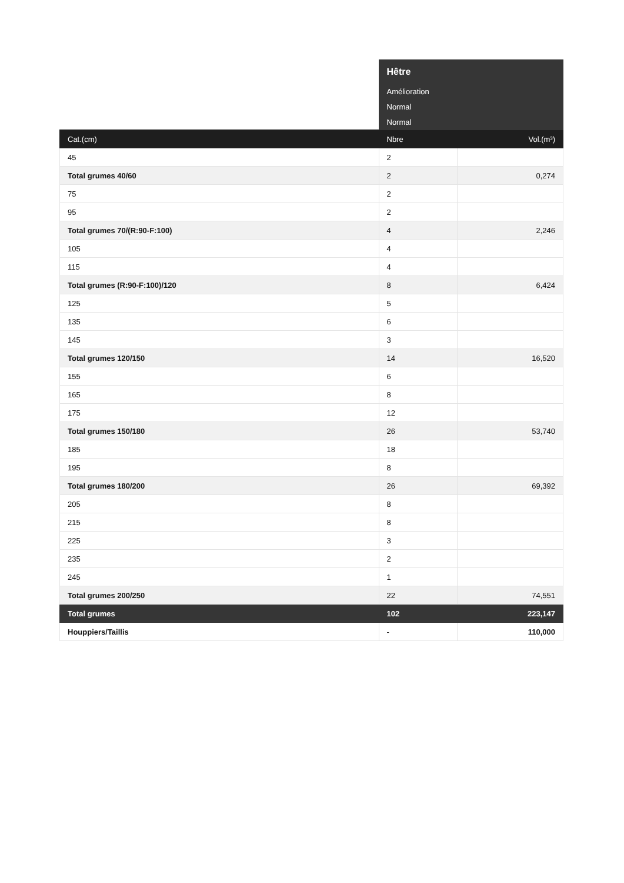| | Hêtre | |
| | Amélioration | |
| | Normal | |
| | Normal | |
| Cat.(cm) | Nbre | Vol.(m³) |
| 45 | 2 | |
| Total grumes 40/60 | 2 | 0,274 |
| 75 | 2 | |
| 95 | 2 | |
| Total grumes 70/(R:90-F:100) | 4 | 2,246 |
| 105 | 4 | |
| 115 | 4 | |
| Total grumes (R:90-F:100)/120 | 8 | 6,424 |
| 125 | 5 | |
| 135 | 6 | |
| 145 | 3 | |
| Total grumes 120/150 | 14 | 16,520 |
| 155 | 6 | |
| 165 | 8 | |
| 175 | 12 | |
| Total grumes 150/180 | 26 | 53,740 |
| 185 | 18 | |
| 195 | 8 | |
| Total grumes 180/200 | 26 | 69,392 |
| 205 | 8 | |
| 215 | 8 | |
| 225 | 3 | |
| 235 | 2 | |
| 245 | 1 | |
| Total grumes 200/250 | 22 | 74,551 |
| Total grumes | 102 | 223,147 |
| Houppiers/Taillis | - | 110,000 |